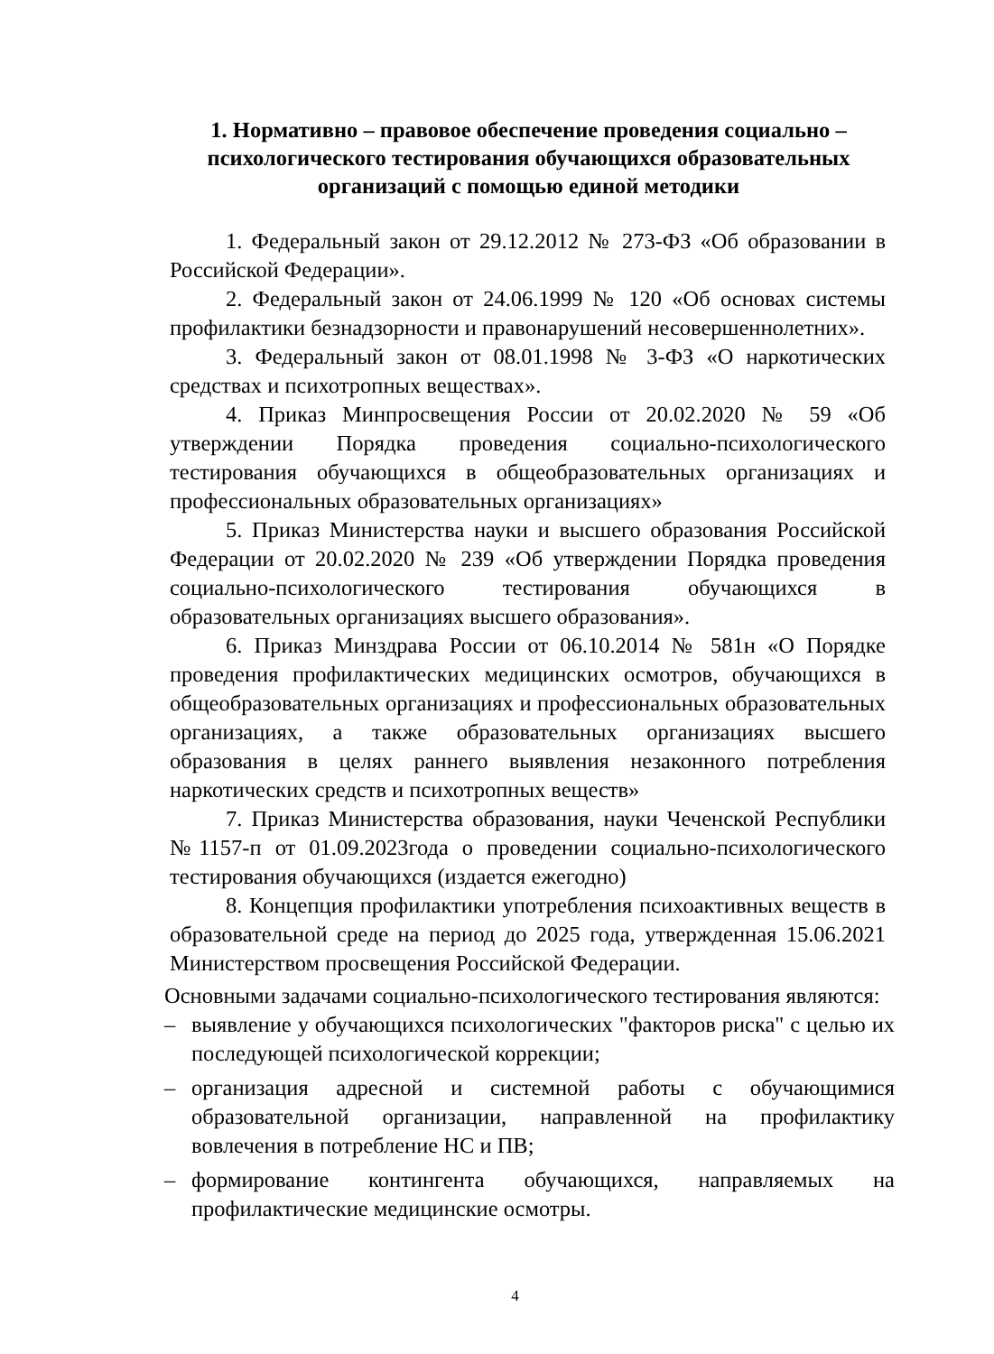1. Нормативно – правовое обеспечение проведения социально – психологического тестирования обучающихся образовательных организаций с помощью единой методики
1. Федеральный закон от 29.12.2012 № 273-ФЗ «Об образовании в Российской Федерации».
2. Федеральный закон от 24.06.1999 № 120 «Об основах системы профилактики безнадзорности и правонарушений несовершеннолетних».
3. Федеральный закон от 08.01.1998 № 3-ФЗ «О наркотических средствах и психотропных веществах».
4. Приказ Минпросвещения России от 20.02.2020 № 59 «Об утверждении Порядка проведения социально-психологического тестирования обучающихся в общеобразовательных организациях и профессиональных образовательных организациях»
5. Приказ Министерства науки и высшего образования Российской Федерации от 20.02.2020 № 239 «Об утверждении Порядка проведения социально-психологического тестирования обучающихся в образовательных организациях высшего образования».
6. Приказ Минздрава России от 06.10.2014 № 581н «О Порядке проведения профилактических медицинских осмотров, обучающихся в общеобразовательных организациях и профессиональных образовательных организациях, а также образовательных организациях высшего образования в целях раннего выявления незаконного потребления наркотических средств и психотропных веществ»
7. Приказ Министерства образования, науки Чеченской Республики №1157-п от 01.09.2023года о проведении социально-психологического тестирования обучающихся (издается ежегодно)
8. Концепция профилактики употребления психоактивных веществ в образовательной среде на период до 2025 года, утвержденная 15.06.2021 Министерством просвещения Российской Федерации.
Основными задачами социально-психологического тестирования являются:
– выявление у обучающихся психологических "факторов риска" с целью их последующей психологической коррекции;
– организация адресной и системной работы с обучающимися образовательной организации, направленной на профилактику вовлечения в потребление НС и ПВ;
– формирование контингента обучающихся, направляемых на профилактические медицинские осмотры.
4